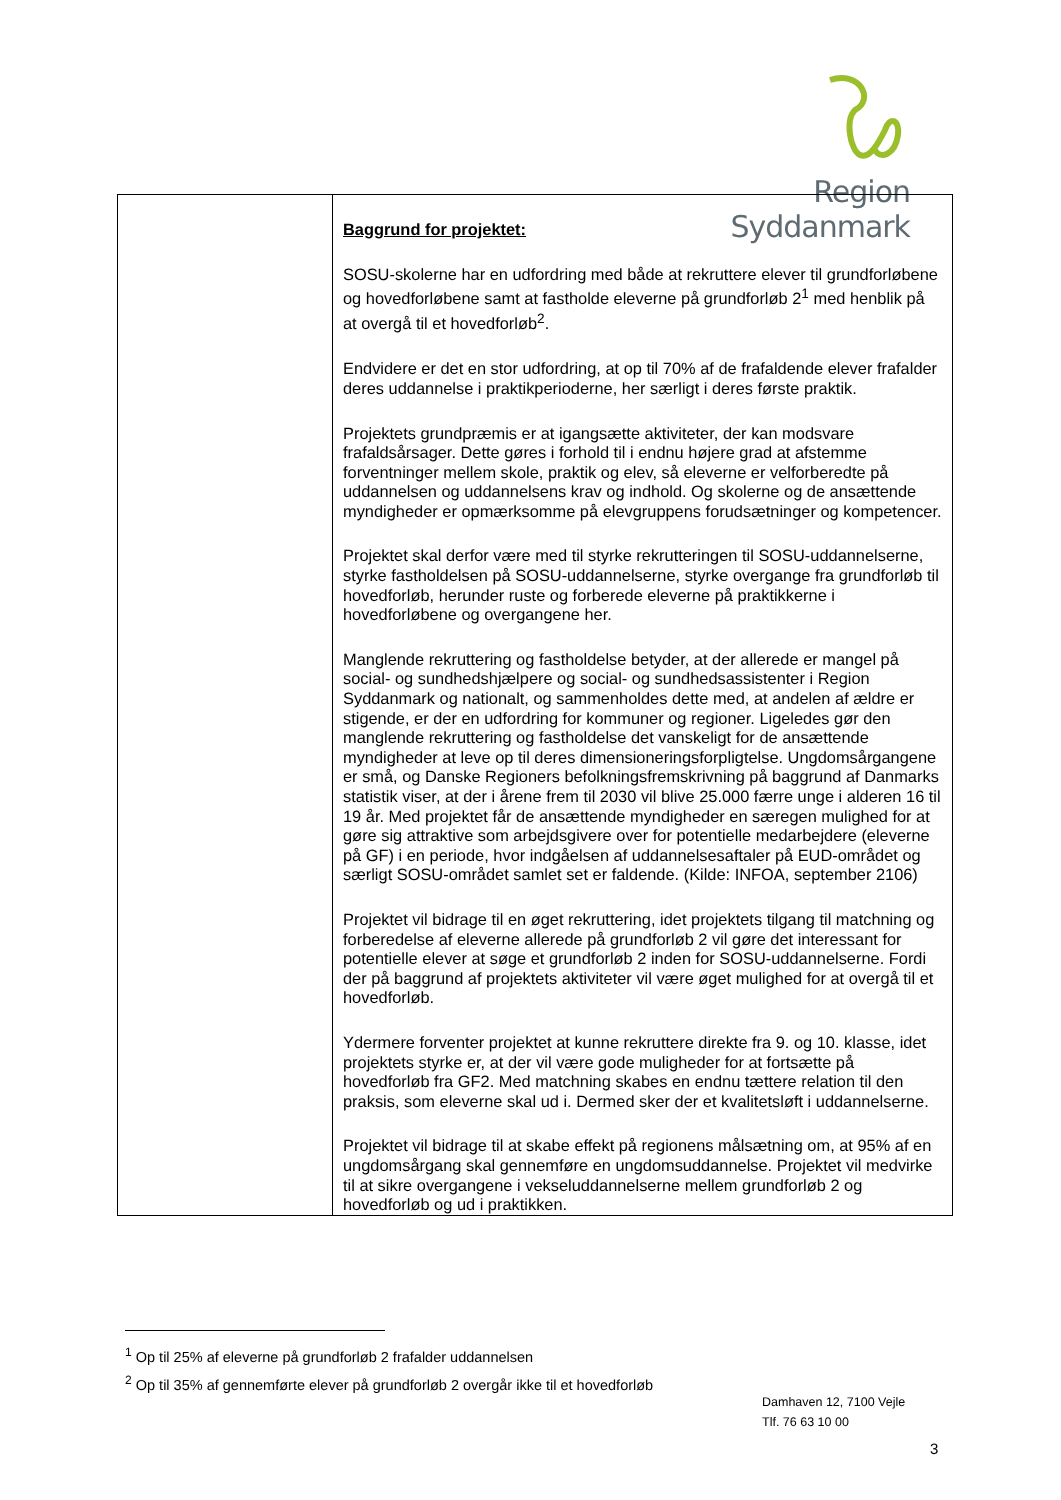Region Syddanmark
| | Baggrund for projektet: SOSU-skolerne har en udfordring med både at rekruttere elever til grundforløbene og hovedforløbene samt at fastholde eleverne på grundforløb 2<sup>1</sup> med henblik på at overgå til et hovedforløb<sup>2</sup>. Endvidere er det en stor udfordring, at op til 70% af de frafaldende elever frafalder deres uddannelse i praktikperioderne, her særligt i deres første praktik. Projektets grundpræmis er at igangsætte aktiviteter, der kan modsvare frafaldsårsager. Dette gøres i forhold til i endnu højere grad at afstemme forventninger mellem skole, praktik og elev, så eleverne er velforberedte på uddannelsen og uddannelsens krav og indhold. Og skolerne og de ansættende myndigheder er opmærksomme på elevgruppens forudsætninger og kompetencer. Projektet skal derfor være med til styrke rekrutteringen til SOSU-uddannelserne, styrke fastholdelsen på SOSU-uddannelserne, styrke overgange fra grundforløb til hovedforløb, herunder ruste og forberede eleverne på praktikkerne i hovedforløbene og overgangene her. Manglende rekruttering og fastholdelse betyder, at der allerede er mangel på social- og sundhedshjælpere og social- og sundhedsassistenter i Region Syddanmark og nationalt, og sammenholdes dette med, at andelen af ældre er stigende, er der en udfordring for kommuner og regioner. Ligeledes gør den manglende rekruttering og fastholdelse det vanskeligt for de ansættende myndigheder at leve op til deres dimensioneringsforpligtelse. Ungdomsårgangene er små, og Danske Regioners befolkningsfremskrivning på baggrund af Danmarks statistik viser, at der i årene frem til 2030 vil blive 25.000 færre unge i alderen 16 til 19 år. Med projektet får de ansættende myndigheder en særegen mulighed for at gøre sig attraktive som arbejdsgivere over for potentielle medarbejdere (eleverne på GF) i en periode, hvor indgåelsen af uddannelsesaftaler på EUD-området og særligt SOSU-området samlet set er faldende. (Kilde: INFOA, september 2106) Projektet vil bidrage til en øget rekruttering, idet projektets tilgang til matchning og forberedelse af eleverne allerede på grundforløb 2 vil gøre det interessant for potentielle elever at søge et grundforløb 2 inden for SOSU-uddannelserne. Fordi der på baggrund af projektets aktiviteter vil være øget mulighed for at overgå til et hovedforløb. Ydermere forventer projektet at kunne rekruttere direkte fra 9. og 10. klasse, idet projektets styrke er, at der vil være gode muligheder for at fortsætte på hovedforløb fra GF2. Med matchning skabes en endnu tættere relation til den praksis, som eleverne skal ud i. Dermed sker der et kvalitetsløft i uddannelserne. Projektet vil bidrage til at skabe effekt på regionens målsætning om, at 95% af en ungdomsårgang skal gennemføre en ungdomsuddannelse. Projektet vil medvirke til at sikre overgangene i vekseluddannelserne mellem grundforløb 2 og hovedforløb og ud i praktikken. |
<sup>1</sup> Op til 25% af eleverne på grundforløb 2 frafalder uddannelsen
<sup>2</sup> Op til 35% af gennemførte elever på grundforløb 2 overgår ikke til et hovedforløb
Damhaven 12, 7100 Vejle
Tlf. 76 63 10 00
3